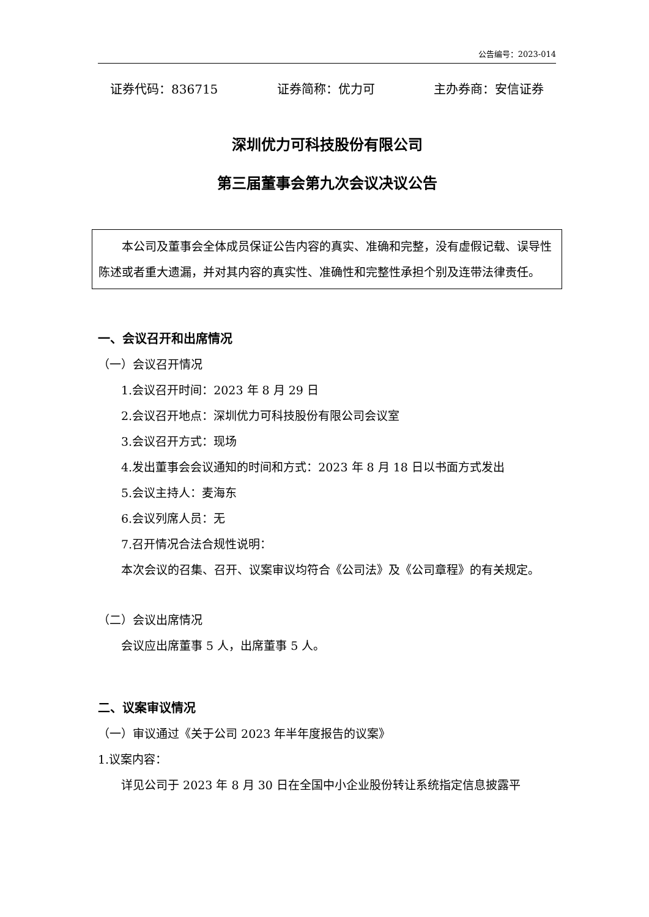公告编号：2023-014
证券代码：836715 证券简称：优力可 主办券商：安信证券
深圳优力可科技股份有限公司
第三届董事会第九次会议决议公告
本公司及董事会全体成员保证公告内容的真实、准确和完整，没有虚假记载、误导性陈述或者重大遗漏，并对其内容的真实性、准确性和完整性承担个别及连带法律责任。
一、会议召开和出席情况
（一）会议召开情况
1.会议召开时间：2023 年 8 月 29 日
2.会议召开地点：深圳优力可科技股份有限公司会议室
3.会议召开方式：现场
4.发出董事会会议通知的时间和方式：2023 年 8 月 18 日以书面方式发出
5.会议主持人：麦海东
6.会议列席人员：无
7.召开情况合法合规性说明：
本次会议的召集、召开、议案审议均符合《公司法》及《公司章程》的有关规定。
（二）会议出席情况
会议应出席董事 5 人，出席董事 5 人。
二、议案审议情况
（一）审议通过《关于公司 2023 年半年度报告的议案》
1.议案内容：
详见公司于 2023 年 8 月 30 日在全国中小企业股份转让系统指定信息披露平